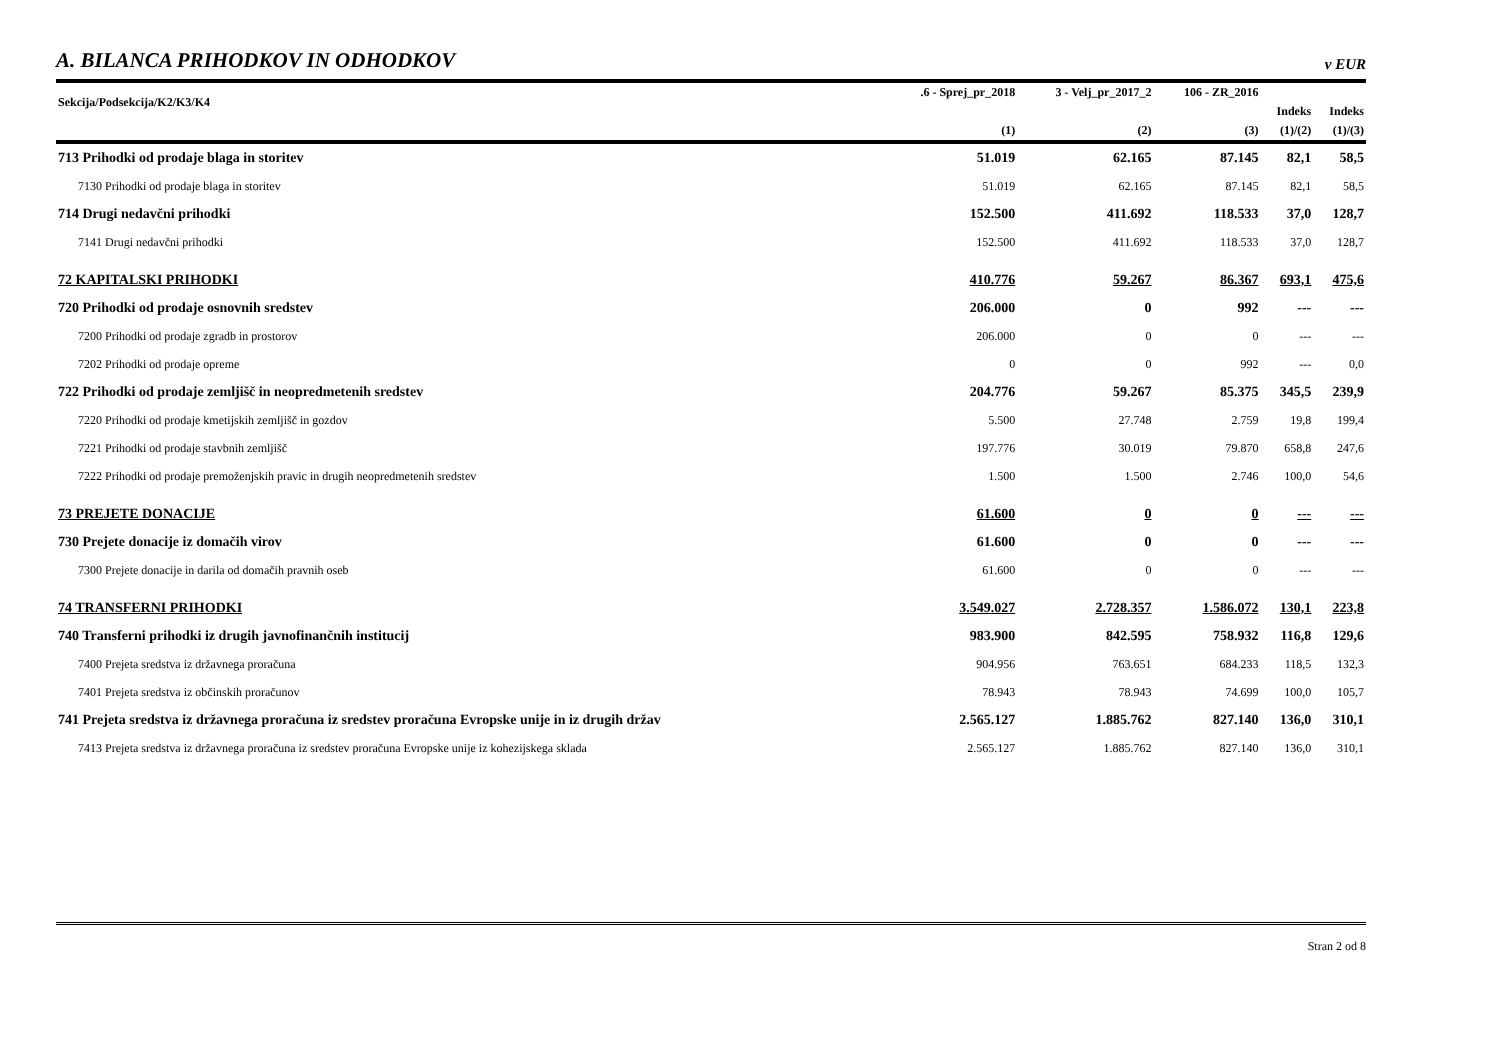A. BILANCA PRIHODKOV IN ODHODKOV
v EUR
| Sekcija/Podsekcija/K2/K3/K4 | .6 - Sprej_pr_2018 | 3 - Velj_pr_2017_2 | 106 - ZR_2016 | | |
| --- | --- | --- | --- | --- | --- |
| | | | | Indeks | Indeks |
| | (1) | (2) | (3) | (1)/(2) | (1)/(3) |
| 713 Prihodki od prodaje blaga in storitev | 51.019 | 62.165 | 87.145 | 82,1 | 58,5 |
| 7130 Prihodki od prodaje blaga in storitev | 51.019 | 62.165 | 87.145 | 82,1 | 58,5 |
| 714 Drugi nedavčni prihodki | 152.500 | 411.692 | 118.533 | 37,0 | 128,7 |
| 7141 Drugi nedavčni prihodki | 152.500 | 411.692 | 118.533 | 37,0 | 128,7 |
| 72 KAPITALSKI PRIHODKI | 410.776 | 59.267 | 86.367 | 693,1 | 475,6 |
| 720 Prihodki od prodaje osnovnih sredstev | 206.000 | 0 | 992 | --- | --- |
| 7200 Prihodki od prodaje zgradb in prostorov | 206.000 | 0 | 0 | --- | --- |
| 7202 Prihodki od prodaje opreme | 0 | 0 | 992 | --- | 0,0 |
| 722 Prihodki od prodaje zemljišč in neopredmetenih sredstev | 204.776 | 59.267 | 85.375 | 345,5 | 239,9 |
| 7220 Prihodki od prodaje kmetijskih zemljišč in gozdov | 5.500 | 27.748 | 2.759 | 19,8 | 199,4 |
| 7221 Prihodki od prodaje stavbnih zemljišč | 197.776 | 30.019 | 79.870 | 658,8 | 247,6 |
| 7222 Prihodki od prodaje premoženjskih pravic in drugih neopredmetenih sredstev | 1.500 | 1.500 | 2.746 | 100,0 | 54,6 |
| 73 PREJETE DONACIJE | 61.600 | 0 | 0 | --- | --- |
| 730 Prejete donacije iz domačih virov | 61.600 | 0 | 0 | --- | --- |
| 7300 Prejete donacije in darila od domačih pravnih oseb | 61.600 | 0 | 0 | --- | --- |
| 74 TRANSFERNI PRIHODKI | 3.549.027 | 2.728.357 | 1.586.072 | 130,1 | 223,8 |
| 740 Transferni prihodki iz drugih javnofinančnih institucij | 983.900 | 842.595 | 758.932 | 116,8 | 129,6 |
| 7400 Prejeta sredstva iz državnega proračuna | 904.956 | 763.651 | 684.233 | 118,5 | 132,3 |
| 7401 Prejeta sredstva iz občinskih proračunov | 78.943 | 78.943 | 74.699 | 100,0 | 105,7 |
| 741 Prejeta sredstva iz državnega proračuna iz sredstev proračuna Evropske unije in iz drugih držav | 2.565.127 | 1.885.762 | 827.140 | 136,0 | 310,1 |
| 7413 Prejeta sredstva iz državnega proračuna iz sredstev proračuna Evropske unije iz kohezijskega sklada | 2.565.127 | 1.885.762 | 827.140 | 136,0 | 310,1 |
Stran 2 od 8